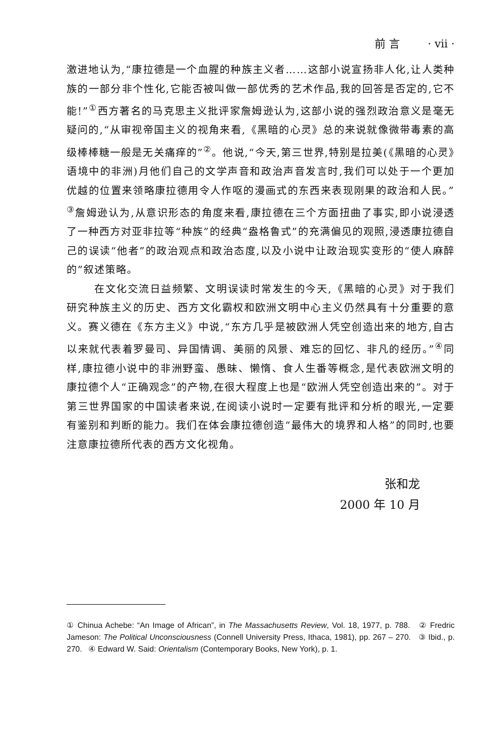前 言 · vii ·
激进地认为,“康拉德是一个血腥的种族主义者……这部小说宣扬非人化,让人类种族的一部分非个性化,它能否被叫做一部优秀的艺术作品,我的回答是否定的,它不能!”<sup>①</sup>西方著名的马克思主义批评家詹姆逊认为,这部小说的强烈政治意义是毫无疑问的,“从审视帝国主义的视角来看,《黑暗的心灵》总的来说就像微带毒素的高级棒棒糖一般是无关痛痒的”<sup>②</sup>。他说,“今天,第三世界,特别是拉美(《黑暗的心灵》语境中的非洲)月他们自己的文学声音和政治声音发言时,我们可以处于一个更加优越的位置来领略康拉德用令人作呕的漫画式的东西来表现刚果的政治和人民。”<sup>③</sup>詹姆逊认为,从意识形态的角度来看,康拉德在三个方面扭曲了事实,即小说浸透了一种西方对亚非拉等“种族”的经典“盎格鲁式”的充满偏见的观照,浸透康拉德自己的误读“他者”的政治观点和政治态度,以及小说中让政治现实变形的“使人麻醉的”叙述策略。
在文化交流日益频繁、文明误读时常发生的今天,《黑暗的心灵》对于我们研究种族主义的历史、西方文化霸权和欧洲文明中心主义仍然具有十分重要的意义。赛义德在《东方主义》中说,“东方几乎是被欧洲人凭空创造出来的地方,自古以来就代表着罗曼司、异国情调、美丽的风景、难忘的回忆、非凡的经历。”<sup>④</sup>同样,康拉德小说中的非洲野蛮、愚昧、懒惰、食人生番等概念,是代表欧洲文明的康拉德个人“正确观念”的产物,在很大程度上也是“欧洲人凭空创造出来的”。对于第三世界国家的中国读者来说,在阅读小说时一定要有批评和分析的眼光,一定要有鉴别和判断的能力。我们在体会康拉德创造“最伟大的境界和人格”的同时,也要注意康拉德所代表的西方文化视角。
张和龙
2000 年 10 月
① Chinua Achebe: “An Image of African”, in The Massachusetts Review, Vol. 18, 1977, p. 788. ② Fredric Jameson: The Political Unconsciousness (Connell University Press, Ithaca, 1981), pp. 267 – 270. ③ Ibid., p. 270. ④ Edward W. Said: Orientalism (Contemporary Books, New York), p. 1.